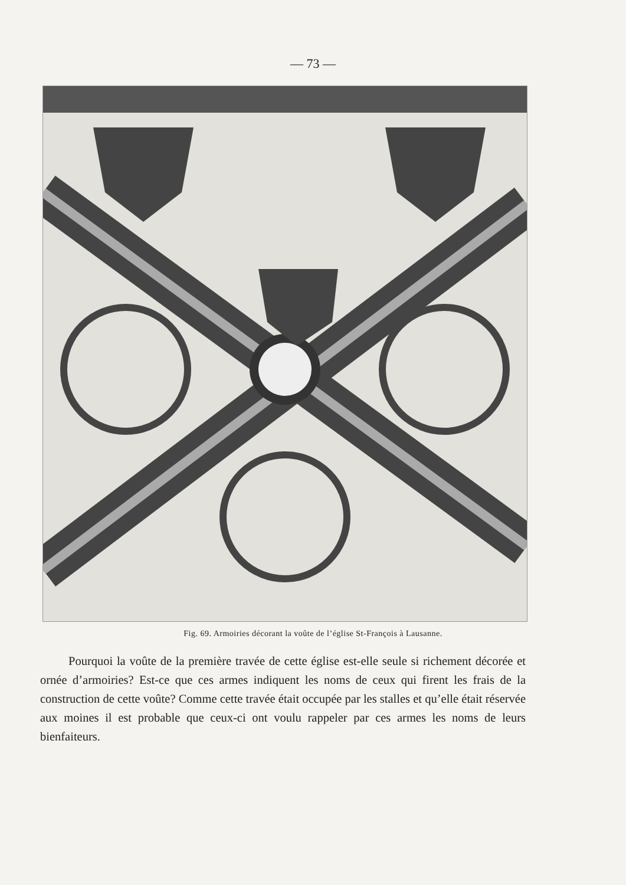— 73 —
Fig. 69. Armoiries décorant la voûte de l’église St-François à Lausanne.
Pourquoi la voûte de la première travée de cette église est-elle seule si richement décorée et ornée d’armoiries? Est-ce que ces armes indiquent les noms de ceux qui firent les frais de la construction de cette voûte? Comme cette travée était occupée par les stalles et qu’elle était réservée aux moines il est probable que ceux-ci ont voulu rappeler par ces armes les noms de leurs bienfaiteurs.